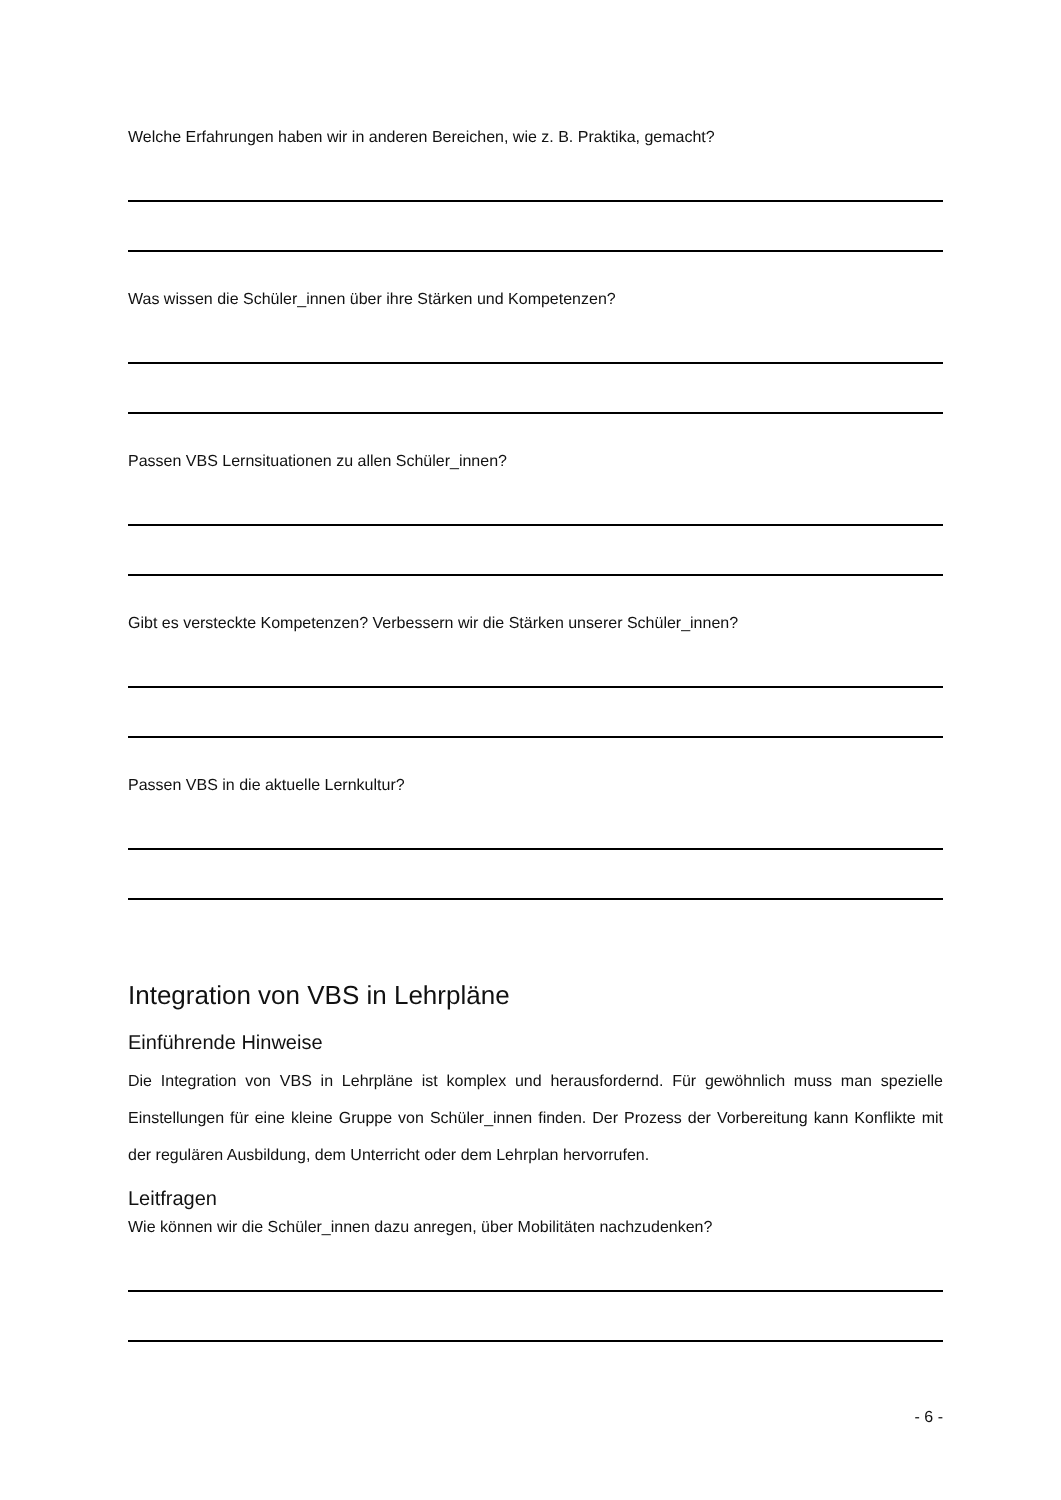Welche Erfahrungen haben wir in anderen Bereichen, wie z. B. Praktika, gemacht?
Was wissen die Schüler_innen über ihre Stärken und Kompetenzen?
Passen VBS Lernsituationen zu allen Schüler_innen?
Gibt es versteckte Kompetenzen? Verbessern wir die Stärken unserer Schüler_innen?
Passen VBS in die aktuelle Lernkultur?
Integration von VBS in Lehrpläne
Einführende Hinweise
Die Integration von VBS in Lehrpläne ist komplex und herausfordernd. Für gewöhnlich muss man spezielle Einstellungen für eine kleine Gruppe von Schüler_innen finden. Der Prozess der Vorbereitung kann Konflikte mit der regulären Ausbildung, dem Unterricht oder dem Lehrplan hervorrufen.
Leitfragen
Wie können wir die Schüler_innen dazu anregen, über Mobilitäten nachzudenken?
- 6 -